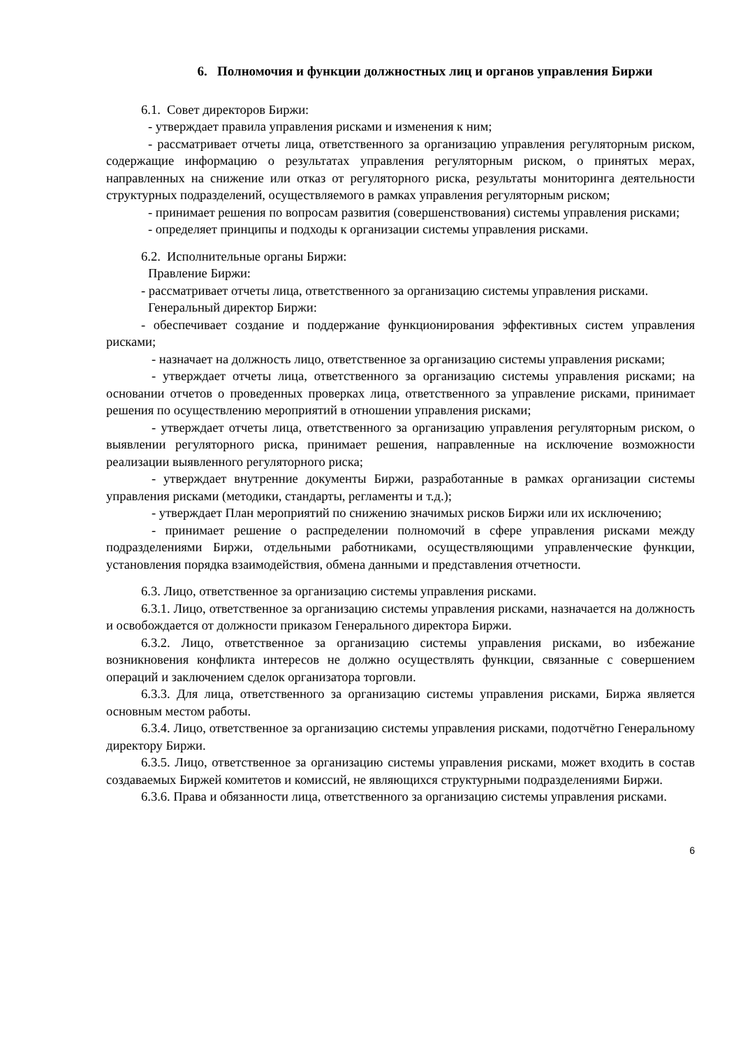6. Полномочия и функции должностных лиц и органов управления Биржи
6.1. Совет директоров Биржи:
- утверждает правила управления рисками и изменения к ним;
- рассматривает отчеты лица, ответственного за организацию управления регуляторным риском, содержащие информацию о результатах управления регуляторным риском, о принятых мерах, направленных на снижение или отказ от регуляторного риска, результаты мониторинга деятельности структурных подразделений, осуществляемого в рамках управления регуляторным риском;
- принимает решения по вопросам развития (совершенствования) системы управления рисками;
- определяет принципы и подходы к организации системы управления рисками.
6.2. Исполнительные органы Биржи:
Правление Биржи:
- рассматривает отчеты лица, ответственного за организацию системы управления рисками.
Генеральный директор Биржи:
- обеспечивает создание и поддержание функционирования эффективных систем управления рисками;
- назначает на должность лицо, ответственное за организацию системы управления рисками;
- утверждает отчеты лица, ответственного за организацию системы управления рисками; на основании отчетов о проведенных проверках лица, ответственного за управление рисками, принимает решения по осуществлению мероприятий в отношении управления рисками;
- утверждает отчеты лица, ответственного за организацию управления регуляторным риском, о выявлении регуляторного риска, принимает решения, направленные на исключение возможности реализации выявленного регуляторного риска;
- утверждает внутренние документы Биржи, разработанные в рамках организации системы управления рисками (методики, стандарты, регламенты и т.д.);
- утверждает План мероприятий по снижению значимых рисков Биржи или их исключению;
- принимает решение о распределении полномочий в сфере управления рисками между подразделениями Биржи, отдельными работниками, осуществляющими управленческие функции, установления порядка взаимодействия, обмена данными и представления отчетности.
6.3. Лицо, ответственное за организацию системы управления рисками.
6.3.1. Лицо, ответственное за организацию системы управления рисками, назначается на должность и освобождается от должности приказом Генерального директора Биржи.
6.3.2. Лицо, ответственное за организацию системы управления рисками, во избежание возникновения конфликта интересов не должно осуществлять функции, связанные с совершением операций и заключением сделок организатора торговли.
6.3.3. Для лица, ответственного за организацию системы управления рисками, Биржа является основным местом работы.
6.3.4. Лицо, ответственное за организацию системы управления рисками, подотчётно Генеральному директору Биржи.
6.3.5. Лицо, ответственное за организацию системы управления рисками, может входить в состав создаваемых Биржей комитетов и комиссий, не являющихся структурными подразделениями Биржи.
6.3.6. Права и обязанности лица, ответственного за организацию системы управления рисками.
6